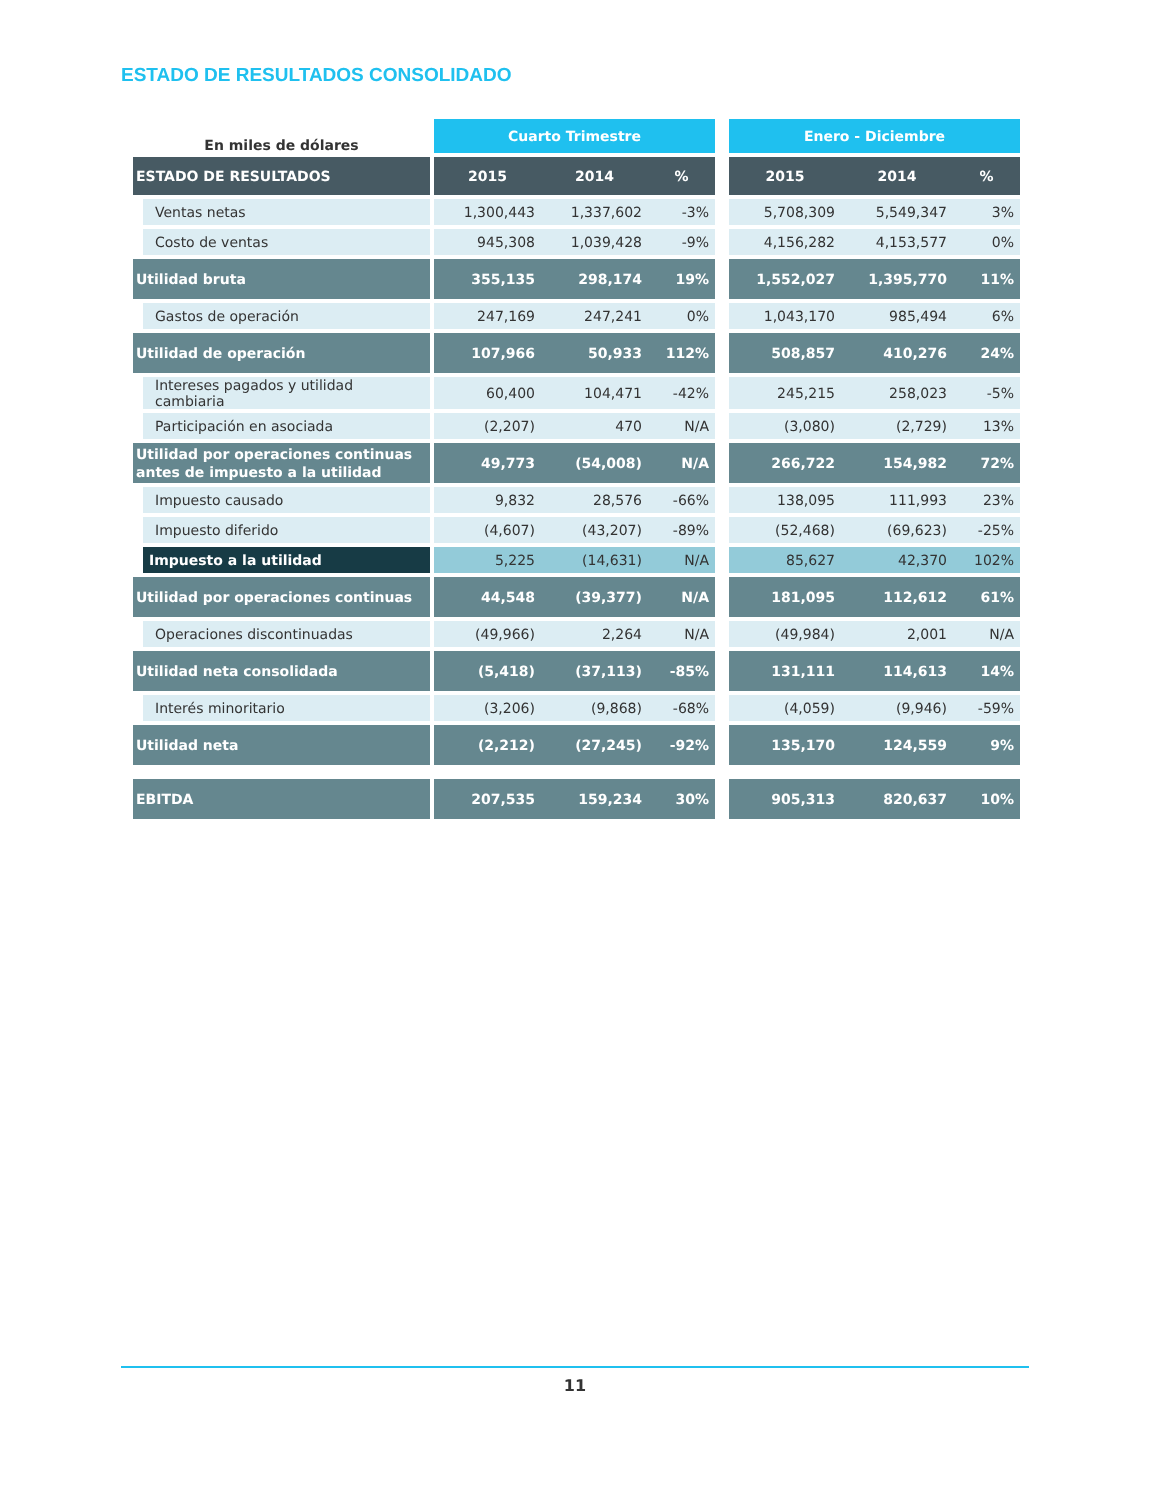ESTADO DE RESULTADOS CONSOLIDADO
| En miles de dólares | | Cuarto Trimestre | | | | Enero - Diciembre | | |
| ESTADO DE RESULTADOS | | 2015 | 2014 | % | | 2015 | 2014 | % |
| Ventas netas | | 1,300,443 | 1,337,602 | -3% | | 5,708,309 | 5,549,347 | 3% |
| Costo de ventas | | 945,308 | 1,039,428 | -9% | | 4,156,282 | 4,153,577 | 0% |
| Utilidad bruta | | 355,135 | 298,174 | 19% | | 1,552,027 | 1,395,770 | 11% |
| Gastos de operación | | 247,169 | 247,241 | 0% | | 1,043,170 | 985,494 | 6% |
| Utilidad de operación | | 107,966 | 50,933 | 112% | | 508,857 | 410,276 | 24% |
| Intereses pagados y utilidad cambiaria | | 60,400 | 104,471 | -42% | | 245,215 | 258,023 | -5% |
| Participación en asociada | | (2,207) | 470 | N/A | | (3,080) | (2,729) | 13% |
| Utilidad por operaciones continuas antes de impuesto a la utilidad | | 49,773 | (54,008) | N/A | | 266,722 | 154,982 | 72% |
| Impuesto causado | | 9,832 | 28,576 | -66% | | 138,095 | 111,993 | 23% |
| Impuesto diferido | | (4,607) | (43,207) | -89% | | (52,468) | (69,623) | -25% |
| Impuesto a la utilidad | | 5,225 | (14,631) | N/A | | 85,627 | 42,370 | 102% |
| Utilidad por operaciones continuas | | 44,548 | (39,377) | N/A | | 181,095 | 112,612 | 61% |
| Operaciones discontinuadas | | (49,966) | 2,264 | N/A | | (49,984) | 2,001 | N/A |
| Utilidad neta consolidada | | (5,418) | (37,113) | -85% | | 131,111 | 114,613 | 14% |
| Interés minoritario | | (3,206) | (9,868) | -68% | | (4,059) | (9,946) | -59% |
| Utilidad neta | | (2,212) | (27,245) | -92% | | 135,170 | 124,559 | 9% |
| EBITDA | | 207,535 | 159,234 | 30% | | 905,313 | 820,637 | 10% |
11